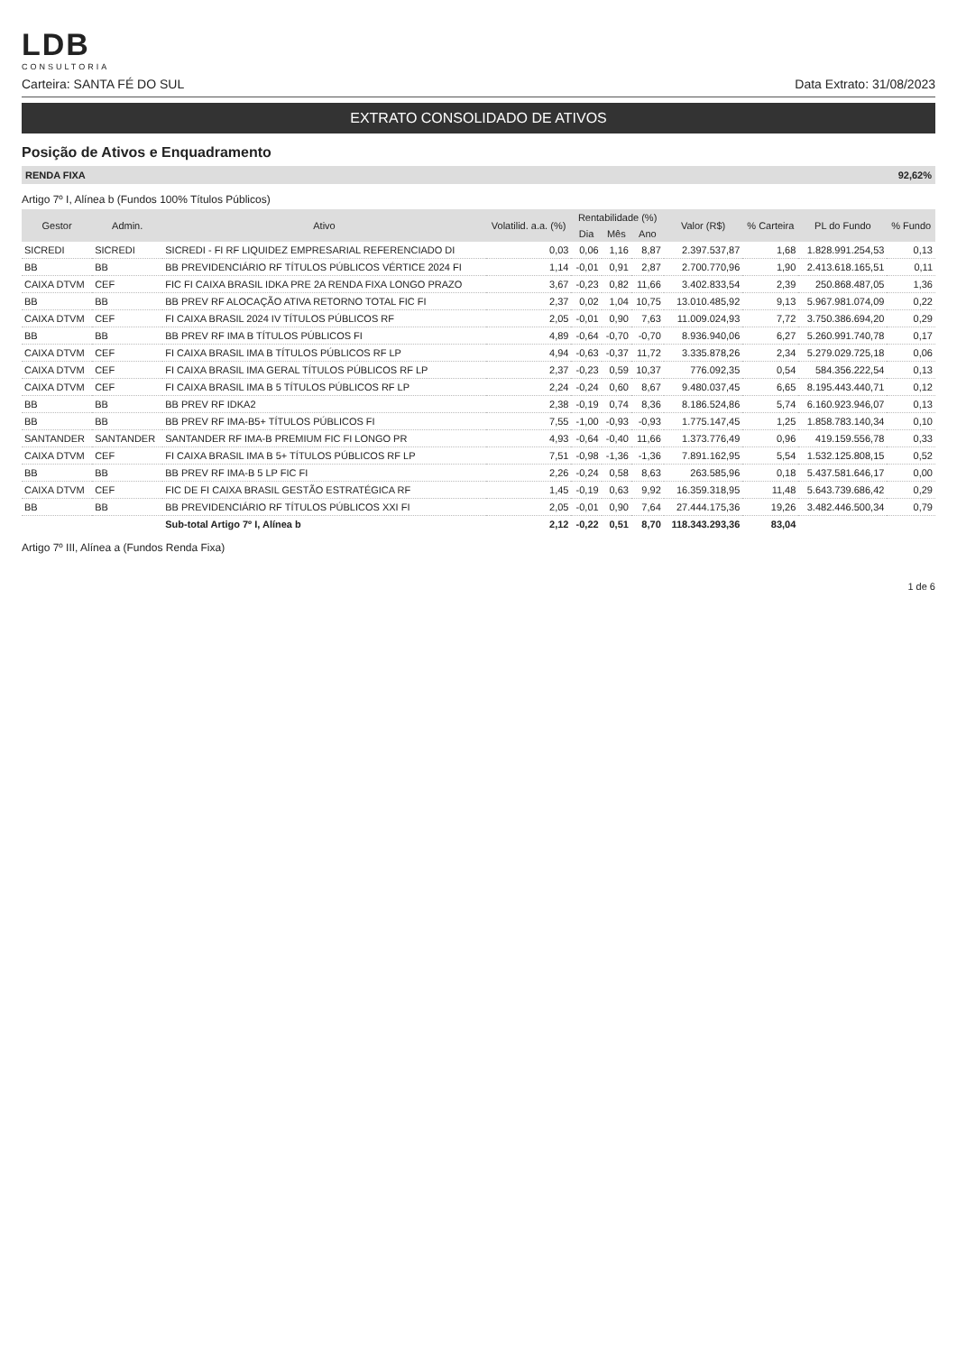LDB
CONSULTORIA
Carteira: SANTA FÉ DO SUL Data Extrato: 31/08/2023
EXTRATO CONSOLIDADO DE ATIVOS
Posição de Ativos e Enquadramento
RENDA FIXA 92,62%
Artigo 7º I, Alínea b (Fundos 100% Títulos Públicos)
| Gestor | Admin. | Ativo | Volatilid. a.a. (%) | Rentabilidade (%) | | | Valor (R$) | % Carteira | PL do Fundo | % Fundo |
| --- | --- | --- | --- | --- | --- | --- | --- | --- | --- | --- |
| | | | | Dia | Mês | Ano | | | | |
| SICREDI | SICREDI | SICREDI - FI RF LIQUIDEZ EMPRESARIAL REFERENCIADO DI | 0,03 | 0,06 | 1,16 | 8,87 | 2.397.537,87 | 1,68 | 1.828.991.254,53 | 0,13 |
| BB | BB | BB PREVIDENCIÁRIO RF TÍTULOS PÚBLICOS VÉRTICE 2024 FI | 1,14 | -0,01 | 0,91 | 2,87 | 2.700.770,96 | 1,90 | 2.413.618.165,51 | 0,11 |
| CAIXA DTVM | CEF | FIC FI CAIXA BRASIL IDKA PRE 2A RENDA FIXA LONGO PRAZO | 3,67 | -0,23 | 0,82 | 11,66 | 3.402.833,54 | 2,39 | 250.868.487,05 | 1,36 |
| BB | BB | BB PREV RF ALOCAÇÃO ATIVA RETORNO TOTAL FIC FI | 2,37 | 0,02 | 1,04 | 10,75 | 13.010.485,92 | 9,13 | 5.967.981.074,09 | 0,22 |
| CAIXA DTVM | CEF | FI CAIXA BRASIL 2024 IV TÍTULOS PÚBLICOS RF | 2,05 | -0,01 | 0,90 | 7,63 | 11.009.024,93 | 7,72 | 3.750.386.694,20 | 0,29 |
| BB | BB | BB PREV RF IMA B TÍTULOS PÚBLICOS FI | 4,89 | -0,64 | -0,70 | -0,70 | 8.936.940,06 | 6,27 | 5.260.991.740,78 | 0,17 |
| CAIXA DTVM | CEF | FI CAIXA BRASIL IMA B TÍTULOS PÚBLICOS RF LP | 4,94 | -0,63 | -0,37 | 11,72 | 3.335.878,26 | 2,34 | 5.279.029.725,18 | 0,06 |
| CAIXA DTVM | CEF | FI CAIXA BRASIL IMA GERAL TÍTULOS PÚBLICOS RF LP | 2,37 | -0,23 | 0,59 | 10,37 | 776.092,35 | 0,54 | 584.356.222,54 | 0,13 |
| CAIXA DTVM | CEF | FI CAIXA BRASIL IMA B 5 TÍTULOS PÚBLICOS RF LP | 2,24 | -0,24 | 0,60 | 8,67 | 9.480.037,45 | 6,65 | 8.195.443.440,71 | 0,12 |
| BB | BB | BB PREV RF IDKA2 | 2,38 | -0,19 | 0,74 | 8,36 | 8.186.524,86 | 5,74 | 6.160.923.946,07 | 0,13 |
| BB | BB | BB PREV RF IMA-B5+ TÍTULOS PÚBLICOS FI | 7,55 | -1,00 | -0,93 | -0,93 | 1.775.147,45 | 1,25 | 1.858.783.140,34 | 0,10 |
| SANTANDER | SANTANDER | SANTANDER RF IMA-B PREMIUM FIC FI LONGO PR | 4,93 | -0,64 | -0,40 | 11,66 | 1.373.776,49 | 0,96 | 419.159.556,78 | 0,33 |
| CAIXA DTVM | CEF | FI CAIXA BRASIL IMA B 5+ TÍTULOS PÚBLICOS RF LP | 7,51 | -0,98 | -1,36 | -1,36 | 7.891.162,95 | 5,54 | 1.532.125.808,15 | 0,52 |
| BB | BB | BB PREV RF IMA-B 5 LP FIC FI | 2,26 | -0,24 | 0,58 | 8,63 | 263.585,96 | 0,18 | 5.437.581.646,17 | 0,00 |
| CAIXA DTVM | CEF | FIC DE FI CAIXA BRASIL GESTÃO ESTRATÉGICA RF | 1,45 | -0,19 | 0,63 | 9,92 | 16.359.318,95 | 11,48 | 5.643.739.686,42 | 0,29 |
| BB | BB | BB PREVIDENCIÁRIO RF TÍTULOS PÚBLICOS XXI FI | 2,05 | -0,01 | 0,90 | 7,64 | 27.444.175,36 | 19,26 | 3.482.446.500,34 | 0,79 |
| | | Sub-total Artigo 7º I, Alínea b | 2,12 | -0,22 | 0,51 | 8,70 | 118.343.293,36 | 83,04 | | |
Artigo 7º III, Alínea a (Fundos Renda Fixa)
1 de 6